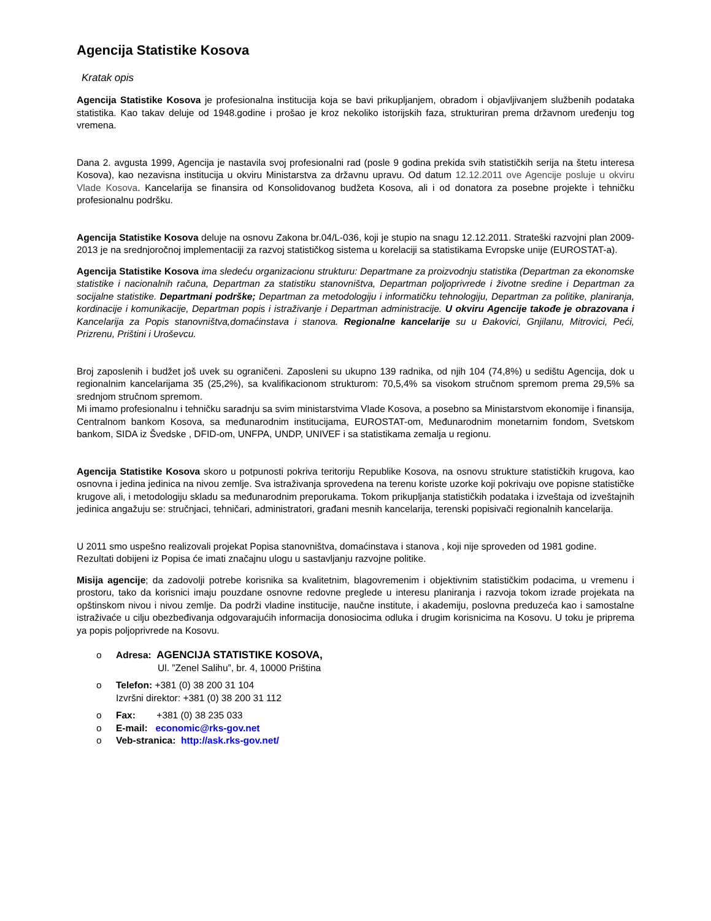Agencija Statistike Kosova
Kratak opis
Agencija Statistike Kosova je profesionalna institucija koja se bavi prikupljanjem, obradom i objavljivanjem službenih podataka statistika. Kao takav deluje od 1948.godine i prošao je kroz nekoliko istorijskih faza, strukturiran prema državnom uređenju tog vremena.
Dana 2. avgusta 1999, Agencija je nastavila svoj profesionalni rad (posle 9 godina prekida svih statističkih serija na štetu interesa Kosova), kao nezavisna institucija u okviru Ministarstva za državnu upravu. Od datum 12.12.2011 ove Agencije posluje u okviru Vlade Kosova. Kancelarija se finansira od Konsolidovanog budžeta Kosova, ali i od donatora za posebne projekte i tehničku profesionalnu podršku.
Agencija Statistike Kosova deluje na osnovu Zakona br.04/L-036, koji je stupio na snagu 12.12.2011. Strateški razvojni plan 2009-2013 je na srednjoročnoj implementaciji za razvoj statističkog sistema u korelaciji sa statistikama Evropske unije (EUROSTAT-a).
Agencija Statistike Kosova ima sledeću organizacionu strukturu: Departmane za proizvodnju statistika (Departman za ekonomske statistike i nacionalnih računa, Departman za statistiku stanovništva, Departman poljoprivrede i životne sredine i Departman za socijalne statistike. Departmani podrške; Departman za metodologiju i informatičku tehnologiju, Departman za politike, planiranja, kordinacije i komunikacije, Departman popis i istraživanje i Departman administracije. U okviru Agencije takođe je obrazovana i Kancelarija za Popis stanovništva,domaćinstava i stanova. Regionalne kancelarije su u Đakovici, Gnjilanu, Mitrovici, Peći, Prizrenu, Prištini i Uroševcu.
Broj zaposlenih i budžet još uvek su ograničeni. Zaposleni su ukupno 139 radnika, od njih 104 (74,8%) u sedištu Agencija, dok u regionalnim kancelarijama 35 (25,2%), sa kvalifikacionom strukturom: 70,5,4% sa visokom stručnom spremom prema 29,5% sa srednjom stručnom spremom.
Mi imamo profesionalnu i tehničku saradnju sa svim ministarstvima Vlade Kosova, a posebno sa Ministarstvom ekonomije i finansija, Centralnom bankom Kosova, sa međunarodnim institucijama, EUROSTAT-om, Međunarodnim monetarnim fondom, Svetskom bankom, SIDA iz Švedske , DFID-om, UNFPA, UNDP, UNIVEF i sa statistikama zemalja u regionu.
Agencija Statistike Kosova skoro u potpunosti pokriva teritoriju Republike Kosova, na osnovu strukture statističkih krugova, kao osnovna i jedina jedinica na nivou zemlje. Sva istraživanja sprovedena na terenu koriste uzorke koji pokrivaju ove popisne statističke krugove ali, i metodologiju skladu sa međunarodnim preporukama. Tokom prikupljanja statističkih podataka i izveštaja od izveštajnih jedinica angažuju se: stručnjaci, tehničari, administratori, građani mesnih kancelarija, terenski popisivači regionalnih kancelarija.
U 2011 smo uspešno realizovali projekat Popisa stanovništva, domaćinstava i stanova , koji nije sproveden od 1981 godine. Rezultati dobijeni iz Popisa će imati značajnu ulogu u sastavljanju razvojne politike.
Misija agencije; da zadovolji potrebe korisnika sa kvalitetnim, blagovremenim i objektivnim statističkim podacima, u vremenu i prostoru, tako da korisnici imaju pouzdane osnovne redovne preglede u interesu planiranja i razvoja tokom izrade projekata na opštinskom nivou i nivou zemlje. Da podrži vladine institucije, naučne institute, i akademiju, poslovna preduzeća kao i samostalne istraživaće u cilju obezbeđivanja odgovarajućih informacija donosiocima odluka i drugim korisnicima na Kosovu. U toku je priprema ya popis poljoprivrede na Kosovu.
o Adresa: AGENCIJA STATISTIKE KOSOVA,
Ul. ”Zenel Salihu”, br. 4, 10000 Priština
o Telefon: +381 (0) 38 200 31 104
Izvršni direktor: +381 (0) 38 200 31 112
o Fax: +381 (0) 38 235 033
o E-mail: economic@rks-gov.net
o Veb-stranica: http://ask.rks-gov.net/